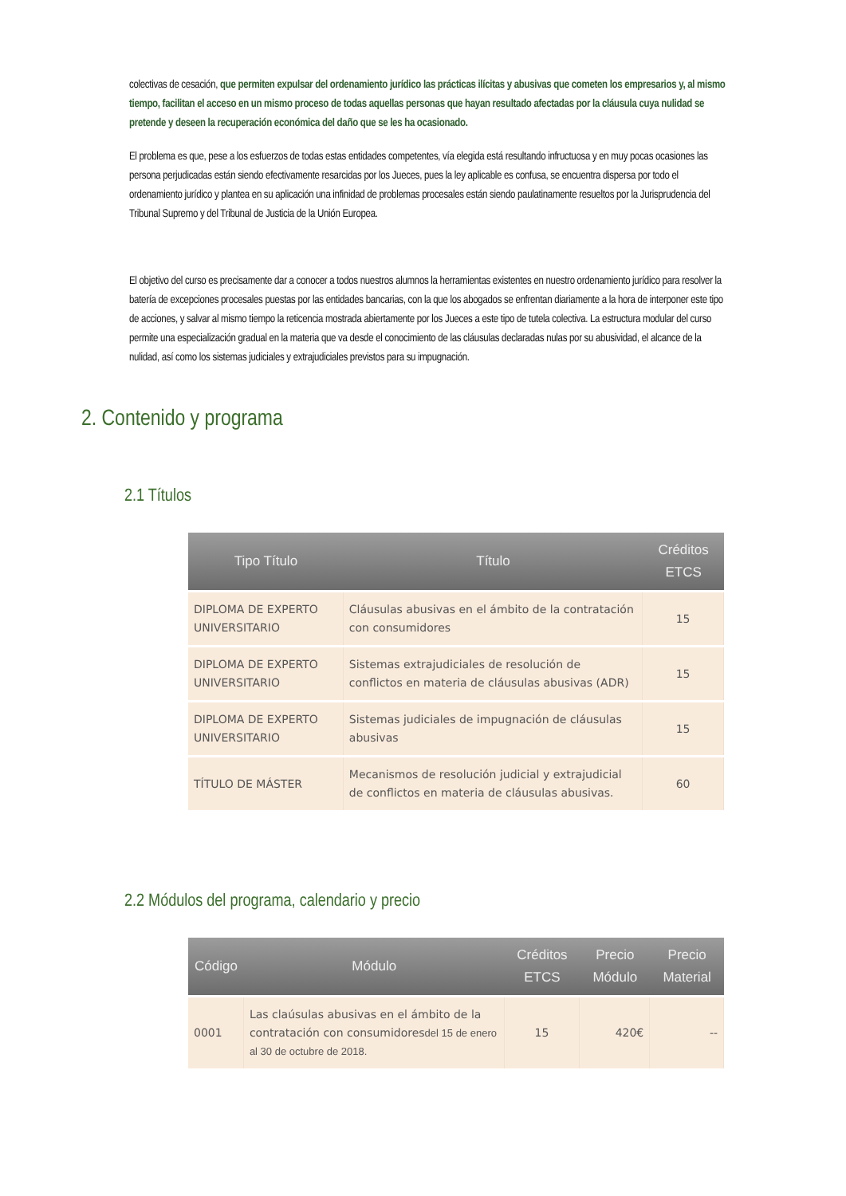colectivas de cesación, que permiten expulsar del ordenamiento jurídico las prácticas ilícitas y abusivas que cometen los empresarios y, al mismo tiempo, facilitan el acceso en un mismo proceso de todas aquellas personas que hayan resultado afectadas por la cláusula cuya nulidad se pretende y deseen la recuperación económica del daño que se les ha ocasionado.
El problema es que, pese a los esfuerzos de todas estas entidades competentes, vía elegida está resultando infructuosa y en muy pocas ocasiones las persona perjudicadas están siendo efectivamente resarcidas por los Jueces, pues la ley aplicable es confusa, se encuentra dispersa por todo el ordenamiento jurídico y plantea en su aplicación una infinidad de problemas procesales están siendo paulatinamente resueltos por la Jurisprudencia del Tribunal Supremo y del Tribunal de Justicia de la Unión Europea.
El objetivo del curso es precisamente dar a conocer a todos nuestros alumnos la herramientas existentes en nuestro ordenamiento jurídico para resolver la batería de excepciones procesales puestas por las entidades bancarias, con la que los abogados se enfrentan diariamente a la hora de interponer este tipo de acciones, y salvar al mismo tiempo la reticencia mostrada abiertamente por los Jueces a este tipo de tutela colectiva. La estructura modular del curso permite una especialización gradual en la materia que va desde el conocimiento de las cláusulas declaradas nulas por su abusividad, el alcance de la nulidad, así como los sistemas judiciales y extrajudiciales previstos para su impugnación.
2. Contenido y programa
2.1 Títulos
| Tipo Título | Título | Créditos ETCS |
| --- | --- | --- |
| DIPLOMA DE EXPERTO UNIVERSITARIO | Cláusulas abusivas en el ámbito de la contratación con consumidores | 15 |
| DIPLOMA DE EXPERTO UNIVERSITARIO | Sistemas extrajudiciales de resolución de conflictos en materia de cláusulas abusivas (ADR) | 15 |
| DIPLOMA DE EXPERTO UNIVERSITARIO | Sistemas judiciales de impugnación de cláusulas abusivas | 15 |
| TÍTULO DE MÁSTER | Mecanismos de resolución judicial y extrajudicial de conflictos en materia de cláusulas abusivas. | 60 |
2.2 Módulos del programa, calendario y precio
| Código | Módulo | Créditos ETCS | Precio Módulo | Precio Material |
| --- | --- | --- | --- | --- |
| 0001 | Las claúsulas abusivas en el ámbito de la contratación con consumidores del 15 de enero al 30 de octubre de 2018. | 15 | 420€ | -- |